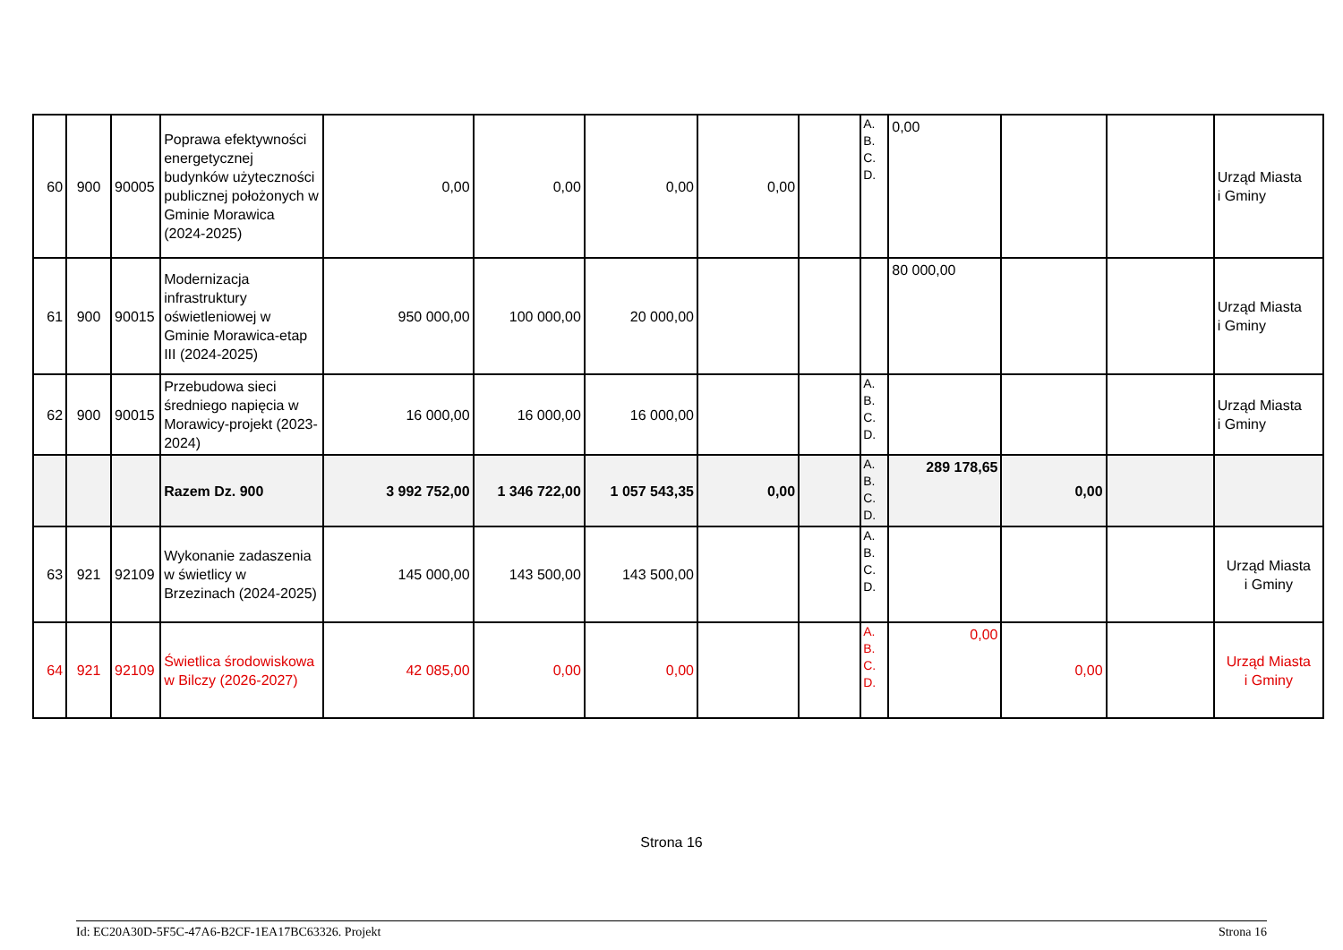| 60 | 900 | 90005 | Poprawa efektywności energetycznej budynków użyteczności publicznej położonych w Gminie Morawica (2024-2025) | 0,00 | 0,00 | 0,00 | 0,00 | | A. B. C. D. | 0,00 | | | Urząd Miasta i Gminy |
| 61 | 900 | 90015 | Modernizacja infrastruktury oświetleniowej w Gminie Morawica-etap III (2024-2025) | 950 000,00 | 100 000,00 | 20 000,00 | | | | 80 000,00 | | | Urząd Miasta i Gminy |
| 62 | 900 | 90015 | Przebudowa sieci średniego napięcia w Morawicy-projekt (2023-2024) | 16 000,00 | 16 000,00 | 16 000,00 | | | A. B. C. D. | | | | Urząd Miasta i Gminy |
| | | | Razem Dz. 900 | 3 992 752,00 | 1 346 722,00 | 1 057 543,35 | 0,00 | | A. B. C. D. | 289 178,65 | 0,00 | | |
| 63 | 921 | 92109 | Wykonanie zadaszenia w świetlicy w Brzezinach (2024-2025) | 145 000,00 | 143 500,00 | 143 500,00 | | | A. B. C. D. | | | | Urząd Miasta i Gminy |
| 64 | 921 | 92109 | Świetlica środowiskowa w Bilczy (2026-2027) | 42 085,00 | 0,00 | 0,00 | | | A. B. C. D. | 0,00 | 0,00 | | Urząd Miasta i Gminy |
Strona 16
Id: EC20A30D-5F5C-47A6-B2CF-1EA17BC63326. Projekt Strona 16